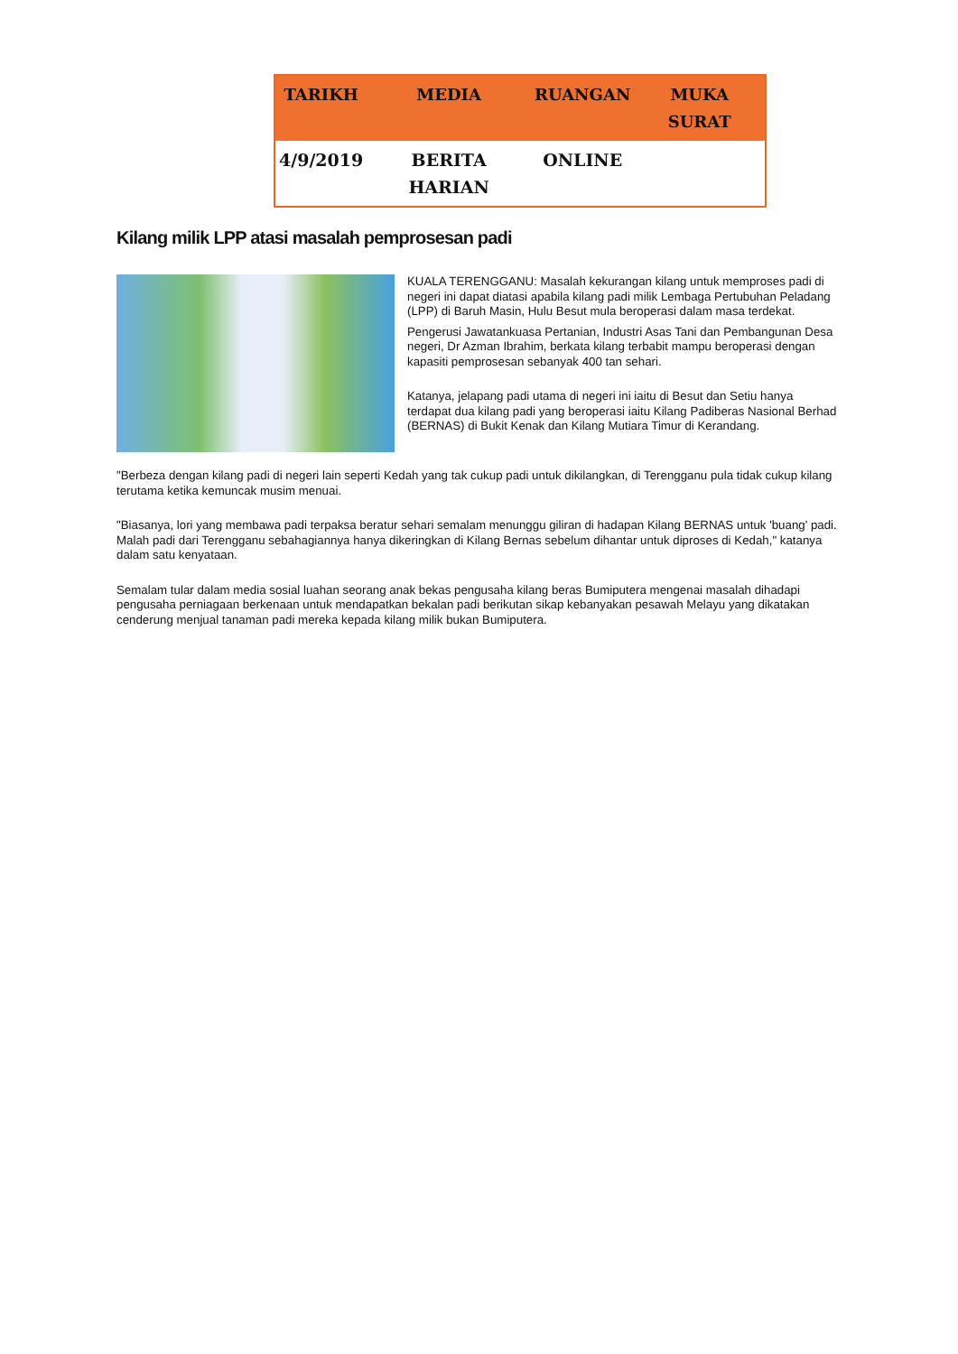| TARIKH | MEDIA | RUANGAN | MUKA SURAT |
| --- | --- | --- | --- |
| 4/9/2019 | BERITA HARIAN | ONLINE | |
Kilang milik LPP atasi masalah pemprosesan padi
KUALA TERENGGANU: Masalah kekurangan kilang untuk memproses padi di negeri ini dapat diatasi apabila kilang padi milik Lembaga Pertubuhan Peladang (LPP) di Baruh Masin, Hulu Besut mula beroperasi dalam masa terdekat.
Pengerusi Jawatankuasa Pertanian, Industri Asas Tani dan Pembangunan Desa negeri, Dr Azman Ibrahim, berkata kilang terbabit mampu beroperasi dengan kapasiti pemprosesan sebanyak 400 tan sehari.
Katanya, jelapang padi utama di negeri ini iaitu di Besut dan Setiu hanya terdapat dua kilang padi yang beroperasi iaitu Kilang Padiberas Nasional Berhad (BERNAS) di Bukit Kenak dan Kilang Mutiara Timur di Kerandang.
"Berbeza dengan kilang padi di negeri lain seperti Kedah yang tak cukup padi untuk dikilangkan, di Terengganu pula tidak cukup kilang terutama ketika kemuncak musim menuai.
"Biasanya, lori yang membawa padi terpaksa beratur sehari semalam menunggu giliran di hadapan Kilang BERNAS untuk 'buang' padi. Malah padi dari Terengganu sebahagiannya hanya dikeringkan di Kilang Bernas sebelum dihantar untuk diproses di Kedah," katanya dalam satu kenyataan.
Semalam tular dalam media sosial luahan seorang anak bekas pengusaha kilang beras Bumiputera mengenai masalah dihadapi pengusaha perniagaan berkenaan untuk mendapatkan bekalan padi berikutan sikap kebanyakan pesawah Melayu yang dikatakan cenderung menjual tanaman padi mereka kepada kilang milik bukan Bumiputera.